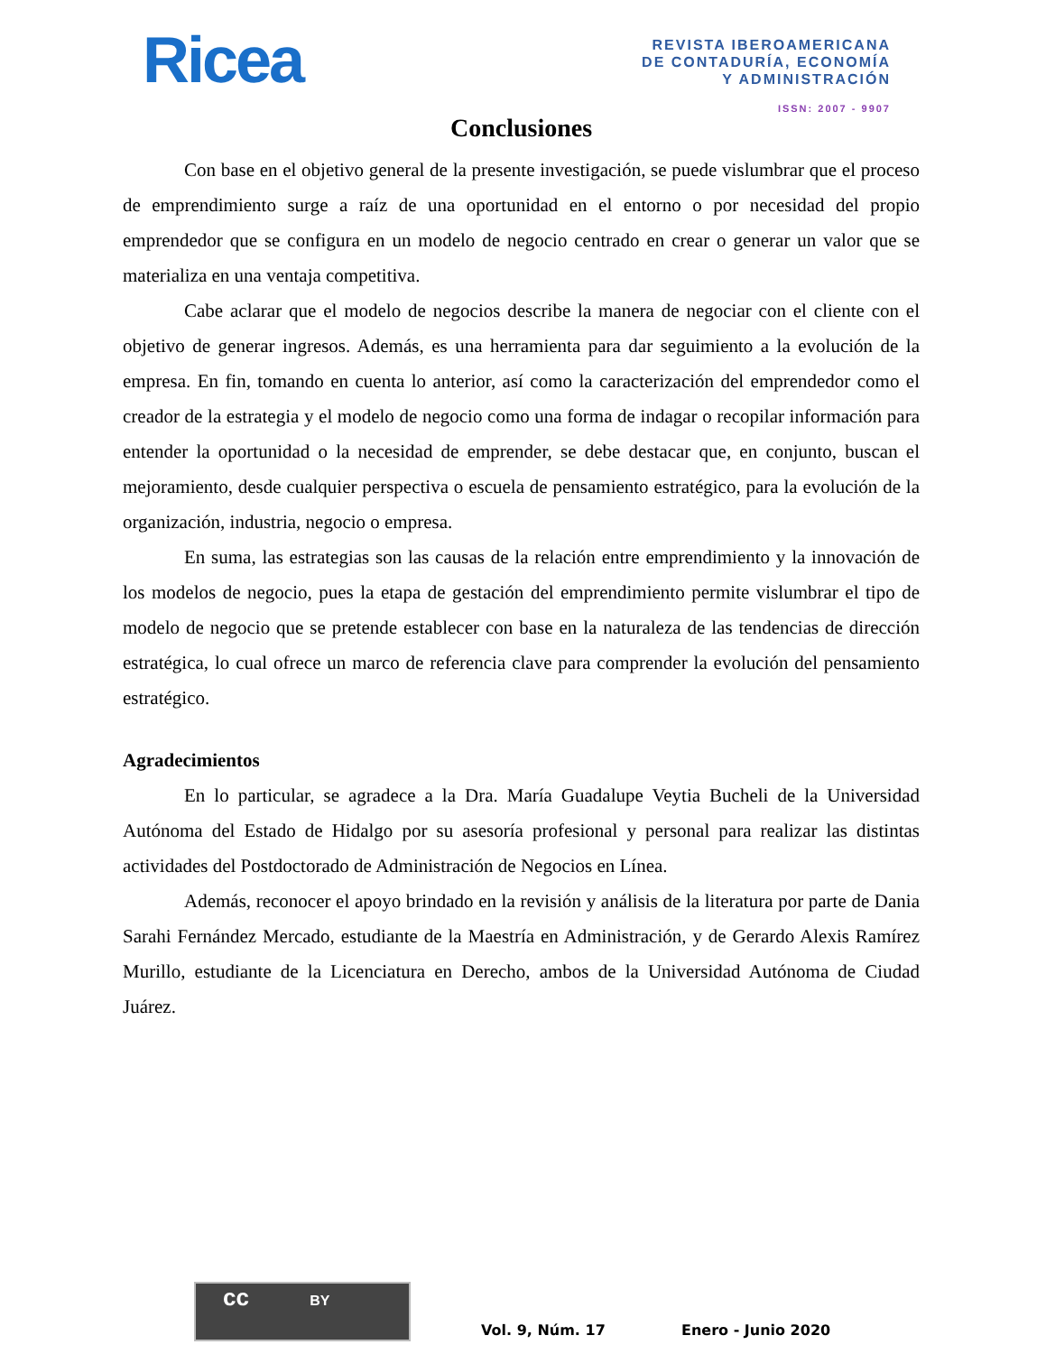Ricea
REVISTA IBEROAMERICANA
DE CONTADURÍA, ECONOMÍA
Y ADMINISTRACIÓN
ISSN: 2007 - 9907
Conclusiones
Con base en el objetivo general de la presente investigación, se puede vislumbrar que el proceso de emprendimiento surge a raíz de una oportunidad en el entorno o por necesidad del propio emprendedor que se configura en un modelo de negocio centrado en crear o generar un valor que se materializa en una ventaja competitiva.
Cabe aclarar que el modelo de negocios describe la manera de negociar con el cliente con el objetivo de generar ingresos. Además, es una herramienta para dar seguimiento a la evolución de la empresa. En fin, tomando en cuenta lo anterior, así como la caracterización del emprendedor como el creador de la estrategia y el modelo de negocio como una forma de indagar o recopilar información para entender la oportunidad o la necesidad de emprender, se debe destacar que, en conjunto, buscan el mejoramiento, desde cualquier perspectiva o escuela de pensamiento estratégico, para la evolución de la organización, industria, negocio o empresa.
En suma, las estrategias son las causas de la relación entre emprendimiento y la innovación de los modelos de negocio, pues la etapa de gestación del emprendimiento permite vislumbrar el tipo de modelo de negocio que se pretende establecer con base en la naturaleza de las tendencias de dirección estratégica, lo cual ofrece un marco de referencia clave para comprender la evolución del pensamiento estratégico.
Agradecimientos
En lo particular, se agradece a la Dra. María Guadalupe Veytia Bucheli de la Universidad Autónoma del Estado de Hidalgo por su asesoría profesional y personal para realizar las distintas actividades del Postdoctorado de Administración de Negocios en Línea.
Además, reconocer el apoyo brindado en la revisión y análisis de la literatura por parte de Dania Sarahi Fernández Mercado, estudiante de la Maestría en Administración, y de Gerardo Alexis Ramírez Murillo, estudiante de la Licenciatura en Derecho, ambos de la Universidad Autónoma de Ciudad Juárez.
cc BY
Vol. 9, Núm. 17 Enero - Junio 2020